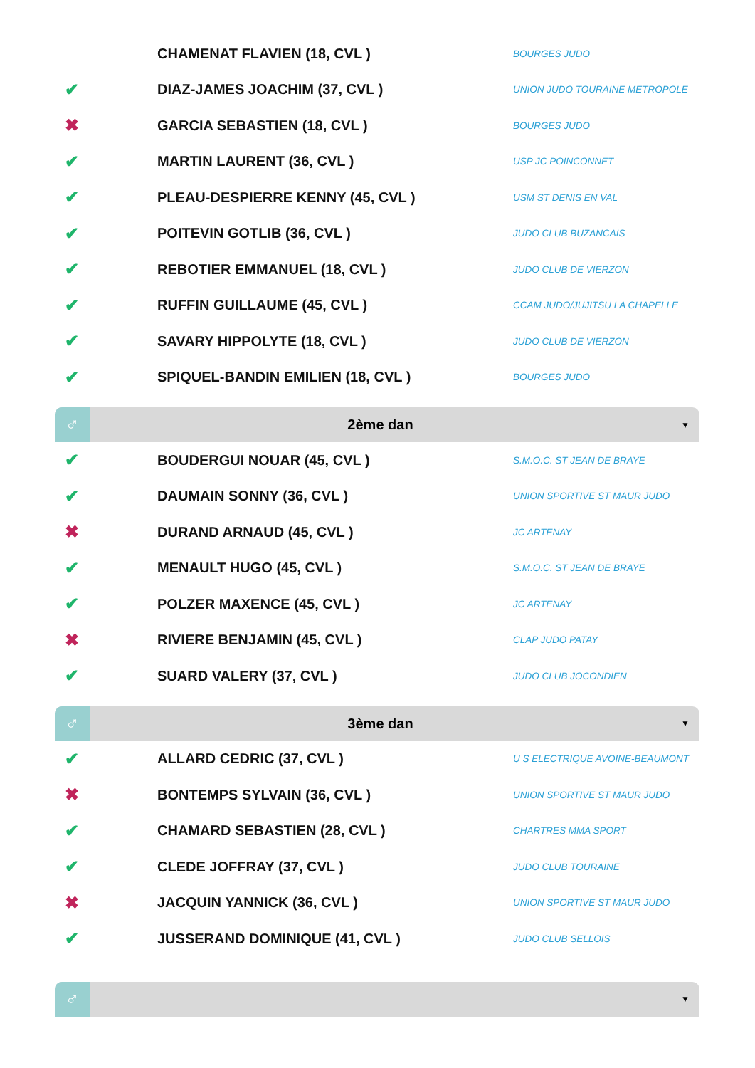| | CHAMENAT FLAVIEN (18, CVL ) | BOURGES JUDO |
| ✔ | DIAZ-JAMES JOACHIM (37, CVL ) | UNION JUDO TOURAINE METROPOLE |
| ✖ | GARCIA SEBASTIEN (18, CVL ) | BOURGES JUDO |
| ✔ | MARTIN LAURENT (36, CVL ) | USP JC POINCONNET |
| ✔ | PLEAU-DESPIERRE KENNY (45, CVL ) | USM ST DENIS EN VAL |
| ✔ | POITEVIN GOTLIB (36, CVL ) | JUDO CLUB BUZANCAIS |
| ✔ | REBOTIER EMMANUEL (18, CVL ) | JUDO CLUB DE VIERZON |
| ✔ | RUFFIN GUILLAUME (45, CVL ) | CCAM JUDO/JUJITSU LA CHAPELLE |
| ✔ | SAVARY HIPPOLYTE (18, CVL ) | JUDO CLUB DE VIERZON |
| ✔ | SPIQUEL-BANDIN EMILIEN (18, CVL ) | BOURGES JUDO |
♂
2ème dan
▼
| ✔ | BOUDERGUI NOUAR (45, CVL ) | S.M.O.C. ST JEAN DE BRAYE |
| ✔ | DAUMAIN SONNY (36, CVL ) | UNION SPORTIVE ST MAUR JUDO |
| ✖ | DURAND ARNAUD (45, CVL ) | JC ARTENAY |
| ✔ | MENAULT HUGO (45, CVL ) | S.M.O.C. ST JEAN DE BRAYE |
| ✔ | POLZER MAXENCE (45, CVL ) | JC ARTENAY |
| ✖ | RIVIERE BENJAMIN (45, CVL ) | CLAP JUDO PATAY |
| ✔ | SUARD VALERY (37, CVL ) | JUDO CLUB JOCONDIEN |
♂
3ème dan
▼
| ✔ | ALLARD CEDRIC (37, CVL ) | U S ELECTRIQUE AVOINE-BEAUMONT |
| ✖ | BONTEMPS SYLVAIN (36, CVL ) | UNION SPORTIVE ST MAUR JUDO |
| ✔ | CHAMARD SEBASTIEN (28, CVL ) | CHARTRES MMA SPORT |
| ✔ | CLEDE JOFFRAY (37, CVL ) | JUDO CLUB TOURAINE |
| ✖ | JACQUIN YANNICK (36, CVL ) | UNION SPORTIVE ST MAUR JUDO |
| ✔ | JUSSERAND DOMINIQUE (41, CVL ) | JUDO CLUB SELLOIS |
♂
▼